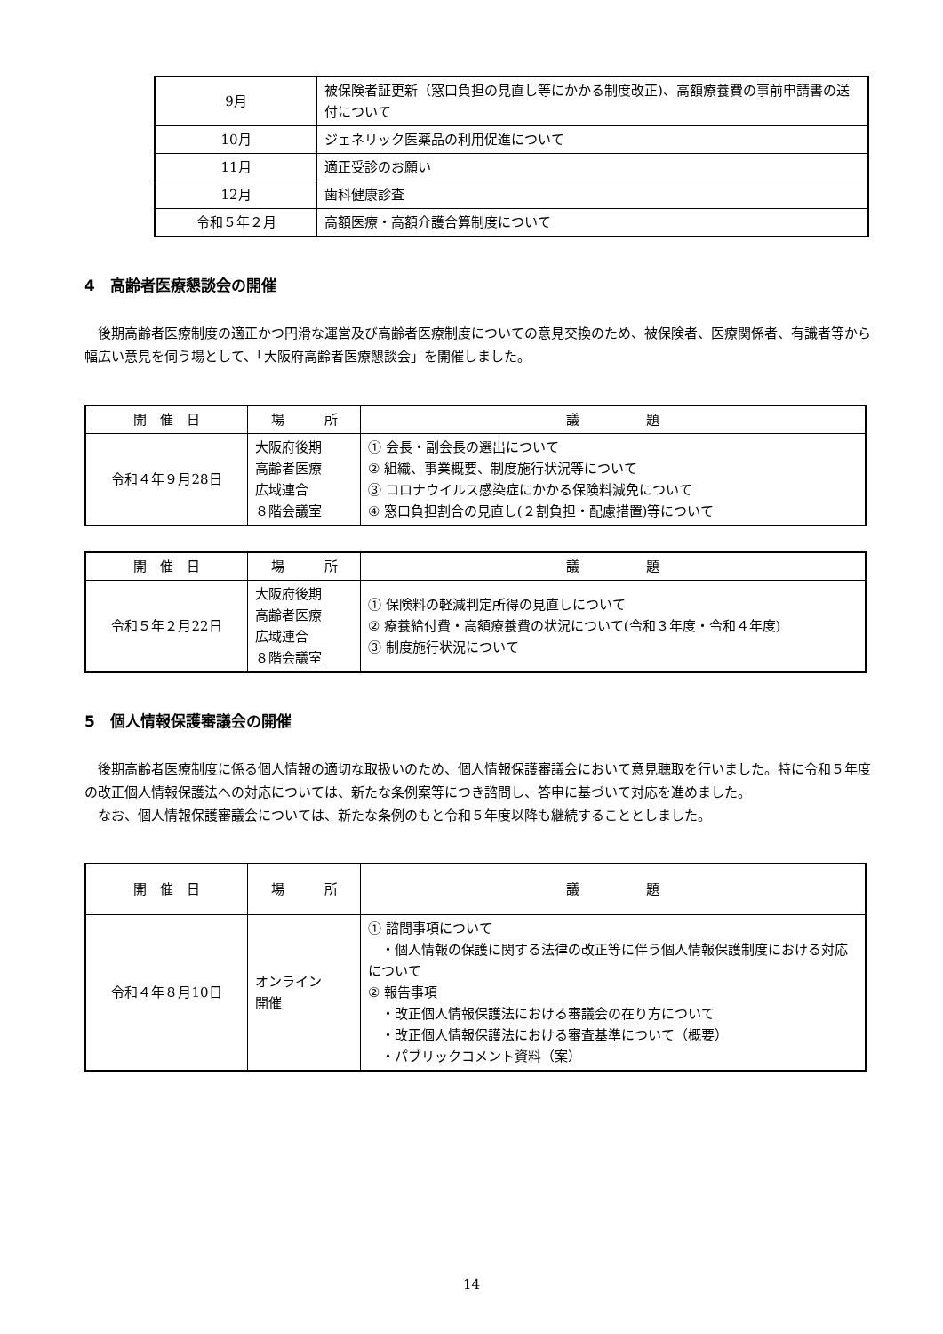| 9月 | 被保険者証更新（窓口負担の見直し等にかかる制度改正)、高額療養費の事前申請書の送付について |
| 10月 | ジェネリック医薬品の利用促進について |
| 11月 | 適正受診のお願い |
| 12月 | 歯科健康診査 |
| 令和５年２月 | 高額医療・高額介護合算制度について |
4　高齢者医療懇談会の開催
後期高齢者医療制度の適正かつ円滑な運営及び高齢者医療制度についての意見交換のため、被保険者、医療関係者、有識者等から幅広い意見を伺う場として、「大阪府高齢者医療懇談会」を開催しました。
| 開 催 日 | 場 所 | 議 題 |
| 令和４年９月28日 | 大阪府後期 高齢者医療 広域連合 ８階会議室 | ① 会長・副会長の選出について ② 組織、事業概要、制度施行状況等について ③ コロナウイルス感染症にかかる保険料減免について ④ 窓口負担割合の見直し(２割負担・配慮措置)等について |
| 開 催 日 | 場 所 | 議 題 |
| 令和５年２月22日 | 大阪府後期 高齢者医療 広域連合 ８階会議室 | ① 保険料の軽減判定所得の見直しについて ② 療養給付費・高額療養費の状況について(令和３年度・令和４年度) ③ 制度施行状況について |
5　個人情報保護審議会の開催
後期高齢者医療制度に係る個人情報の適切な取扱いのため、個人情報保護審議会において意見聴取を行いました。特に令和５年度の改正個人情報保護法への対応については、新たな条例案等につき諮問し、答申に基づいて対応を進めました。
なお、個人情報保護審議会については、新たな条例のもと令和５年度以降も継続することとしました。
| 開 催 日 | 場 所 | 議 題 |
| 令和４年８月10日 | オンライン 開催 | ① 諮問事項について ・個人情報の保護に関する法律の改正等に伴う個人情報保護制度における対応について ② 報告事項 ・改正個人情報保護法における審議会の在り方について ・改正個人情報保護法における審査基準について（概要） ・パブリックコメント資料（案） |
14